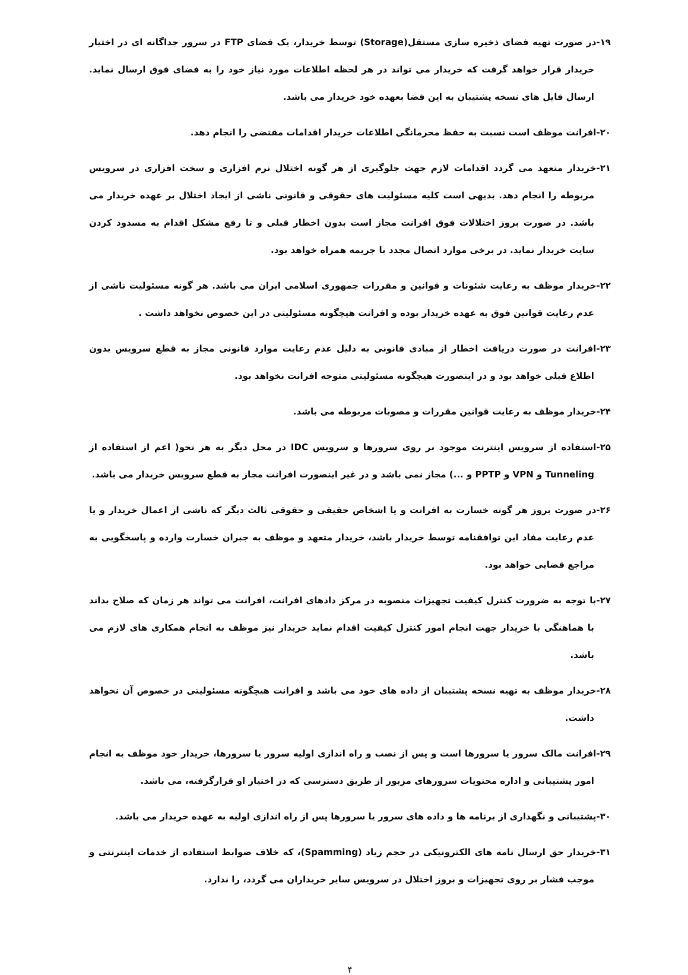۱۹-در صورت تهیه فضای ذخیره سازی مستقل(Storage) توسط خریدار، یک فضای FTP در سرور جداگانه ای در اختیار خریدار قرار خواهد گرفت که خریدار می تواند در هر لحظه اطلاعات مورد نیاز خود را به فضای فوق ارسال نماید. ارسال فایل های نسخه پشتیبان به این فضا بعهده خود خریدار می باشد.
۲۰-افرانت موظف است نسبت به حفظ محرمانگی اطلاعات خریدار اقدامات مقتضی را انجام دهد.
۲۱-خریدار متعهد می گردد اقدامات لازم جهت جلوگیری از هر گونه اختلال نرم افزاری و سخت افزاری در سرویس مربوطه را انجام دهد. بدیهی است کلیه مسئولیت های حقوقی و قانونی ناشی از ایجاد اختلال بر عهده خریدار می باشد. در صورت بروز اختلالات فوق افرانت مجاز است بدون اخطار قبلی و تا رفع مشکل اقدام به مسدود کردن سایت خریدار نماید. در برخی موارد اتصال مجدد با جریمه همراه خواهد بود.
۲۲-خریدار موظف به رعایت شئونات و قوانین و مقررات جمهوری اسلامی ایران می باشد. هر گونه مسئولیت ناشی از عدم رعایت قوانین فوق به عهده خریدار بوده و افرانت هیچگونه مسئولیتی در این خصوص نخواهد داشت .
۲۳-افرانت در صورت دریافت اخطار از مبادی قانونی به دلیل عدم رعایت موارد قانونی مجاز به قطع سرویس بدون اطلاع قبلی خواهد بود و در اینصورت هیچگونه مسئولیتی متوجه افرانت نخواهد بود.
۲۴-خریدار موظف به رعایت قوانین مقررات و مصوبات مربوطه می باشد.
۲۵-استفاده از سرویس اینترنت موجود بر روی سرورها و سرویس IDC در محل دیگر به هر نحو( اعم از استفاده از Tunneling و VPN و PPTP و ...) مجاز نمی باشد و در غیر اینصورت افرانت مجاز به قطع سرویس خریدار می باشد.
۲۶-در صورت بروز هر گونه خسارت به افرانت و یا اشخاص حقیقی و حقوقی ثالث دیگر که ناشی از اعمال خریدار و یا عدم رعایت مفاد این توافقنامه توسط خریدار باشد، خریدار متعهد و موظف به جبران خسارت وارده و پاسخگویی به مراجع قضایی خواهد بود.
۲۷-با توجه به ضرورت کنترل کیفیت تجهیزات منصوبه در مرکز دادهای افرانت، افرانت می تواند هر زمان که صلاح بداند با هماهنگی با خریدار جهت انجام امور کنترل کیفیت اقدام نماید خریدار نیز موظف به انجام همکاری های لازم می باشد.
۲۸-خریدار موظف به تهیه نسخه پشتیبان از داده های خود می باشد و افرانت هیچگونه مسئولیتی در خصوص آن نخواهد داشت.
۲۹-افرانت مالک سرور یا سرورها است و پس از نصب و راه اندازی اولیه سرور یا سرورها، خریدار خود موظف به انجام امور پشتیبانی و اداره محتویات سرورهای مزبور از طریق دسترسی که در اختیار او قرارگرفته، می باشد.
۳۰-پشتیبانی و نگهداری از برنامه ها و داده های سرور یا سرورها پس از راه اندازی اولیه به عهده خریدار می باشد.
۳۱-خریدار حق ارسال نامه های الکترونیکی در حجم زیاد (Spamming)، که خلاف ضوابط استفاده از خدمات اینترنتی و موجب فشار بر روی تجهیزات و بروز اختلال در سرویس سایر خریداران می گردد، را ندارد.
۴